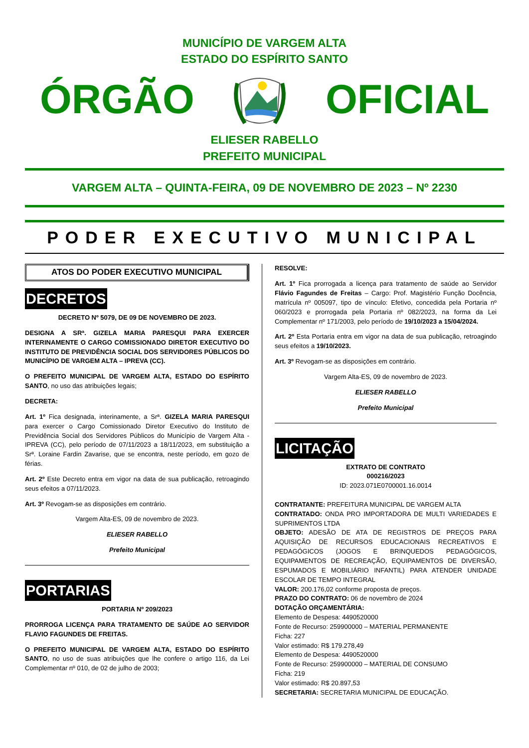MUNICÍPIO DE VARGEM ALTA
ESTADO DO ESPÍRITO SANTO
ÓRGÃO OFICIAL
ELIESER RABELLO
PREFEITO MUNICIPAL
VARGEM ALTA – QUINTA-FEIRA, 09 DE NOVEMBRO DE 2023 – Nº 2230
PODER EXECUTIVO MUNICIPAL
ATOS DO PODER EXECUTIVO MUNICIPAL
DECRETOS
DECRETO Nº 5079, DE 09 DE NOVEMBRO DE 2023.
DESIGNA A SRª. GIZELA MARIA PARESQUI PARA EXERCER INTERINAMENTE O CARGO COMISSIONADO DIRETOR EXECUTIVO DO INSTITUTO DE PREVIDÊNCIA SOCIAL DOS SERVIDORES PÚBLICOS DO MUNICÍPIO DE VARGEM ALTA – IPREVA (CC).
O PREFEITO MUNICIPAL DE VARGEM ALTA, ESTADO DO ESPÍRITO SANTO, no uso das atribuições legais;
DECRETA:
Art. 1º Fica designada, interinamente, a Srª. GIZELA MARIA PARESQUI para exercer o Cargo Comissionado Diretor Executivo do Instituto de Previdência Social dos Servidores Públicos do Município de Vargem Alta - IPREVA (CC), pelo período de 07/11/2023 a 18/11/2023, em substituição a Srª. Loraine Fardin Zavarise, que se encontra, neste período, em gozo de férias.
Art. 2º Este Decreto entra em vigor na data de sua publicação, retroagindo seus efeitos a 07/11/2023.
Art. 3º Revogam-se as disposições em contrário.
Vargem Alta-ES, 09 de novembro de 2023.
ELIESER RABELLO
Prefeito Municipal
PORTARIAS
PORTARIA Nº 209/2023
PRORROGA LICENÇA PARA TRATAMENTO DE SAÚDE AO SERVIDOR FLAVIO FAGUNDES DE FREITAS.
O PREFEITO MUNICIPAL DE VARGEM ALTA, ESTADO DO ESPÍRITO SANTO, no uso de suas atribuições que lhe confere o artigo 116, da Lei Complementar nº 010, de 02 de julho de 2003;
RESOLVE:
Art. 1º Fica prorrogada a licença para tratamento de saúde ao Servidor Flávio Fagundes de Freitas – Cargo: Prof. Magistério Função Docência, matrícula nº 005097, tipo de vínculo: Efetivo, concedida pela Portaria nº 060/2023 e prorrogada pela Portaria nº 082/2023, na forma da Lei Complementar nº 171/2003, pelo período de 19/10/2023 a 15/04/2024.
Art. 2º Esta Portaria entra em vigor na data de sua publicação, retroagindo seus efeitos a 19/10/2023.
Art. 3º Revogam-se as disposições em contrário.
Vargem Alta-ES, 09 de novembro de 2023.
ELIESER RABELLO
Prefeito Municipal
LICITAÇÃO
EXTRATO DE CONTRATO
000216/2023
ID: 2023.071E0700001.16.0014
CONTRATANTE: PREFEITURA MUNICIPAL DE VARGEM ALTA
CONTRATADO: ONDA PRO IMPORTADORA DE MULTI VARIEDADES E SUPRIMENTOS LTDA
OBJETO: ADESÃO DE ATA DE REGISTROS DE PREÇOS PARA AQUISIÇÃO DE RECURSOS EDUCACIONAIS RECREATIVOS E PEDAGÓGICOS (JOGOS E BRINQUEDOS PEDAGÓGICOS, EQUIPAMENTOS DE RECREAÇÃO, EQUIPAMENTOS DE DIVERSÃO, ESPUMADOS E MOBILIÁRIO INFANTIL) PARA ATENDER UNIDADE ESCOLAR DE TEMPO INTEGRAL
VALOR: 200.176,02 conforme proposta de preços.
PRAZO DO CONTRATO: 06 de novembro de 2024
DOTAÇÃO ORÇAMENTÁRIA:
Elemento de Despesa: 4490520000
Fonte de Recurso: 259900000 – MATERIAL PERMANENTE
Ficha: 227
Valor estimado: R$ 179.278,49
Elemento de Despesa: 4490520000
Fonte de Recurso: 259900000 – MATERIAL DE CONSUMO
Ficha: 219
Valor estimado: R$ 20.897,53
SECRETARIA: SECRETARIA MUNICIPAL DE EDUCAÇÃO.